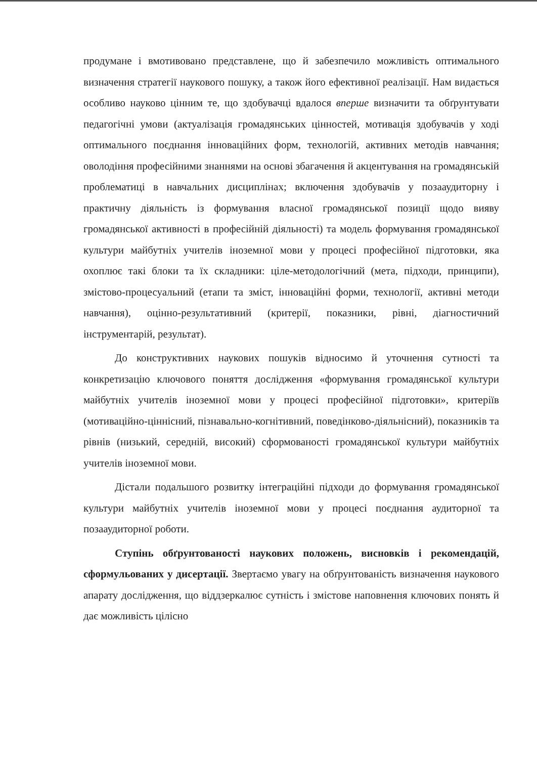продумане і вмотивовано представлене, що й забезпечило можливість оптимального визначення стратегії наукового пошуку, а також його ефективної реалізації. Нам видається особливо науково цінним те, що здобувачці вдалося вперше визначити та обґрунтувати педагогічні умови (актуалізація громадянських цінностей, мотивація здобувачів у ході оптимального поєднання інноваційних форм, технологій, активних методів навчання; оволодіння професійними знаннями на основі збагачення й акцентування на громадянській проблематиці в навчальних дисциплінах; включення здобувачів у позааудиторну і практичну діяльність із формування власної громадянської позиції щодо вияву громадянської активності в професійній діяльності) та модель формування громадянської культури майбутніх учителів іноземної мови у процесі професійної підготовки, яка охоплює такі блоки та їх складники: ціле-методологічний (мета, підходи, принципи), змістово-процесуальний (етапи та зміст, інноваційні форми, технології, активні методи навчання), оцінно-результативний (критерії, показники, рівні, діагностичний інструментарій, результат).
До конструктивних наукових пошуків відносимо й уточнення сутності та конкретизацію ключового поняття дослідження «формування громадянської культури майбутніх учителів іноземної мови у процесі професійної підготовки», критеріїв (мотиваційно-ціннісний, пізнавально-когнітивний, поведінково-діяльнісний), показників та рівнів (низький, середній, високий) сформованості громадянської культури майбутніх учителів іноземної мови.
Дістали подальшого розвитку інтеграційні підходи до формування громадянської культури майбутніх учителів іноземної мови у процесі поєднання аудиторної та позааудиторної роботи.
Ступінь обґрунтованості наукових положень, висновків і рекомендацій, сформульованих у дисертації. Звертаємо увагу на обґрунтованість визначення наукового апарату дослідження, що віддзеркалює сутність і змістове наповнення ключових понять й дає можливість цілісно